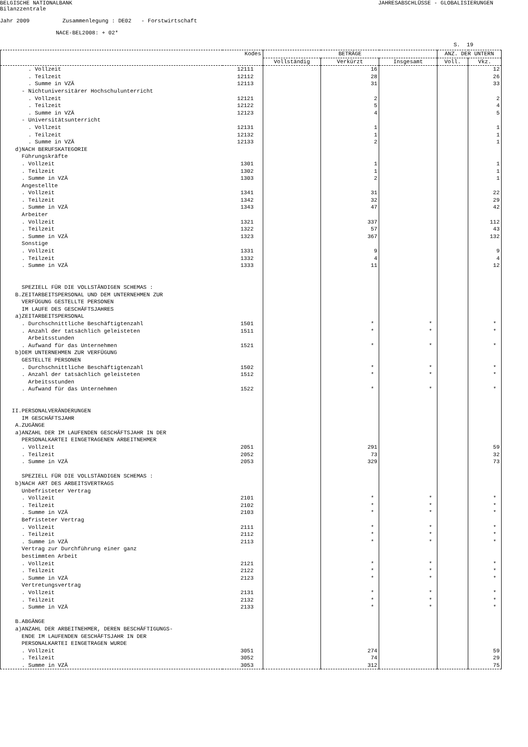BELGISCHE NATIONALBANK
JAHRESABSCHLÜSSE - GLOBALISIERUNGEN
Bilanzzentrale
Jahr 2009 Zusammenlegung : DE02 - Forstwirtschaft
NACE-BEL2008: + 02*
S. 19
| | Kodes | BETRÄGE | | | ANZ. DER UNTERN | |
| --- | --- | --- | --- | --- | --- | --- |
| | | Vollständig | Verkürzt | Insgesamt | Voll. | Vkz. |
| . Vollzeit | 12111 | | 16 | | | 12 |
| . Teilzeit | 12112 | | 28 | | | 26 |
| . Summe in VZÄ | 12113 | | 31 | | | 33 |
| - Nichtuniversitärer Hochschulunterricht | | | | | | |
| . Vollzeit | 12121 | | 2 | | | 2 |
| . Teilzeit | 12122 | | 5 | | | 4 |
| . Summe in VZÄ | 12123 | | 4 | | | 5 |
| - Universitätsunterricht | | | | | | |
| . Vollzeit | 12131 | | 1 | | | 1 |
| . Teilzeit | 12132 | | 1 | | | 1 |
| . Summe in VZÄ | 12133 | | 2 | | | 1 |
| d)NACH BERUFSKATEGORIE | | | | | | |
| Führungskräfte | | | | | | |
| . Vollzeit | 1301 | | 1 | | | 1 |
| . Teilzeit | 1302 | | 1 | | | 1 |
| . Summe in VZÄ | 1303 | | 2 | | | 1 |
| Angestellte | | | | | | |
| . Vollzeit | 1341 | | 31 | | | 22 |
| . Teilzeit | 1342 | | 32 | | | 29 |
| . Summe in VZÄ | 1343 | | 47 | | | 42 |
| Arbeiter | | | | | | |
| . Vollzeit | 1321 | | 337 | | | 112 |
| . Teilzeit | 1322 | | 57 | | | 43 |
| . Summe in VZÄ | 1323 | | 367 | | | 132 |
| Sonstige | | | | | | |
| . Vollzeit | 1331 | | 9 | | | 9 |
| . Teilzeit | 1332 | | 4 | | | 4 |
| . Summe in VZÄ | 1333 | | 11 | | | 12 |
| SPEZIELL FÜR DIE VOLLSTÄNDIGEN SCHEMAS : | | | | | | |
| B.ZEITARBEITSPERSONAL UND DEM UNTERNEHMEN ZUR | | | | | | |
| VERFÜGUNG GESTELLTE PERSONEN | | | | | | |
| IM LAUFE DES GESCHÄFTSJAHRES | | | | | | |
| a)ZEITARBEITSPERSONAL | | | | | | |
| . Durchschnittliche Beschäftigtenzahl | 1501 | | * | * | | * |
| . Anzahl der tatsächlich geleisteten | 1511 | | * | * | | * |
| Arbeitsstunden | | | | | | |
| . Aufwand für das Unternehmen | 1521 | | * | * | | * |
| b)DEM UNTERNEHMEN ZUR VERFÜGUNG | | | | | | |
| GESTELLTE PERSONEN | | | | | | |
| . Durchschnittliche Beschäftigtenzahl | 1502 | | * | * | | * |
| . Anzahl der tatsächlich geleisteten | 1512 | | * | * | | * |
| Arbeitsstunden | | | | | | |
| . Aufwand für das Unternehmen | 1522 | | * | * | | * |
| II.PERSONALVERÄNDERUNGEN | | | | | | |
| IM GESCHÄFTSJAHR | | | | | | |
| A.ZUGÄNGE | | | | | | |
| a)ANZAHL DER IM LAUFENDEN GESCHÄFTSJAHR IN DER | | | | | | |
| PERSONALKARTEI EINGETRAGENEN ARBEITNEHMER | | | | | | |
| . Vollzeit | 2051 | | 291 | | | 59 |
| . Teilzeit | 2052 | | 73 | | | 32 |
| . Summe in VZÄ | 2053 | | 329 | | | 73 |
| SPEZIELL FÜR DIE VOLLSTÄNDIGEN SCHEMAS : | | | | | | |
| b)NACH ART DES ARBEITSVERTRAGS | | | | | | |
| Unbefristeter Vertrag | | | | | | |
| . Vollzeit | 2101 | | * | * | | * |
| . Teilzeit | 2102 | | * | * | | * |
| . Summe in VZÄ | 2103 | | * | * | | * |
| Befristeter Vertrag | | | | | | |
| . Vollzeit | 2111 | | * | * | | * |
| . Teilzeit | 2112 | | * | * | | * |
| . Summe in VZÄ | 2113 | | * | * | | * |
| Vertrag zur Durchführung einer ganz | | | | | | |
| bestimmten Arbeit | | | | | | |
| . Vollzeit | 2121 | | * | * | | * |
| . Teilzeit | 2122 | | * | * | | * |
| . Summe in VZÄ | 2123 | | * | * | | * |
| Vertretungsvertrag | | | | | | |
| . Vollzeit | 2131 | | * | * | | * |
| . Teilzeit | 2132 | | * | * | | * |
| . Summe in VZÄ | 2133 | | * | * | | * |
| B.ABGÄNGE | | | | | | |
| a)ANZAHL DER ARBEITNEHMER, DEREN BESCHÄFTIGUNGS- | | | | | | |
| ENDE IM LAUFENDEN GESCHÄFTSJAHR IN DER | | | | | | |
| PERSONALKARTEI EINGETRAGEN WURDE | | | | | | |
| . Vollzeit | 3051 | | 274 | | | 59 |
| . Teilzeit | 3052 | | 74 | | | 29 |
| . Summe in VZÄ | 3053 | | 312 | | | 75 |